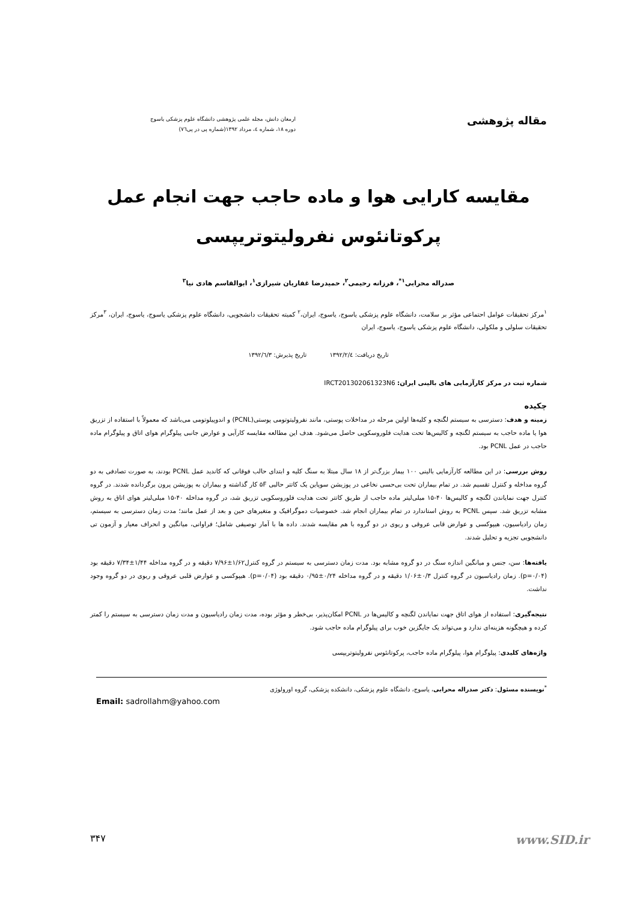مقاله پژوهشی
ارمغان دانش، مجله علمی پژوهشی دانشگاه علوم پزشکی یاسوج
دوره ۱۸، شماره ٤، مرداد ۱۳۹۲(شماره پی در پی۷٦)
مقایسه کارایی هوا و ماده حاجب جهت انجام عمل
پرکوتانئوس نفرولیتوتریپسی
صدراله محرابی<sup>۱*</sup>، فرزانه رحیمی<sup>۲</sup>، حمیدرضا غفاریان شیرازی<sup>۱</sup>، ابوالقاسم هادی نیا<sup>۳</sup>
<sup>۱</sup> مرکز تحقیقات عوامل احتماعی مؤثر بر سلامت، دانشگاه علوم پزشکی یاسوج، یاسوج، ایران،<sup>۲</sup> کمیته تحقیقات دانشجویی، دانشگاه علوم پزشکی یاسوج، یاسوج، ایران، <sup>۳</sup>مرکز تحقیقات سلولی و ملکولی، دانشگاه علوم پزشکی یاسوج، یاسوج، ایران
تاریخ دریافت: ۱۳۹۲/۲/٤ تاریخ پذیرش: ۱۳۹۲/٦/۳
شماره ثبت در مرکز کارآزمایی های بالینی ایران: IRCT201302061323N6
چکیده
زمینه و هدف: دسترسی به سیستم لگنچه و کلیه‌ها اولین مرحله در مداخلات پوستی، مانند نفرولیتوتومی پوستی(PCNL) و اندوپیلوتومی می‌باشد که معمولاً با استفاده از تزریق هوا یا ماده حاجب به سیستم لگنچه و کالیس‌ها تحت هدایت فلوروسکوپی حاصل می‌شود. هدف این مطالعه مقایسه کارآیی و عوارض جانبی پیلوگرام هوای اتاق و پیلوگرام ماده حاجب در عمل PCNL بود.
روش بررسی: در این مطالعه کارآزمایی بالینی ۱۰۰ بیمار بزرگ‌تر از ۱۸ سال مبتلا به سنگ کلیه و ابتدای حالب فوقانی که کاندید عمل PCNL بودند، به صورت تصادفی به دو گروه مداخله و کنترل تقسیم شد. در تمام بیماران تحت بی‌حسی نخاعی در پوزیشن سوپاین یک کاتتر حالبی ۵F کار گذاشته و بیماران به پوزیشن پرون برگردانده شدند. در گروه کنترل جهت نمایاندن لگنچه و کالیس‌ها ۴۰-۱۵ میلی‌لیتر ماده حاجب از طریق کاتتر تحت هدایت فلوروسکوپی تزریق شد، در گروه مداخله ۴۰-۱۵ میلی‌لیتر هوای اتاق به روش مشابه تزریق شد. سپس PCNL به روش استاندارد در تمام بیماران انجام شد. خصوصیات دموگرافیک و متغیرهای حین و بعد از عمل مانند؛ مدت زمان دسترسی به سیستم، زمان رادیاسیون، هیپوکسی و عوارض قابی عروقی و ریوی در دو گروه با هم مقایسه شدند. داده ها با آمار توصیفی شامل؛ فراوانی، میانگین و انحراف معیار و آزمون تی دانشجویی تجزیه و تحلیل شدند.
یافته‌ها: سن، جنس و میانگین اندازه سنگ در دو گروه مشابه بود. مدت زمان دسترسی به سیستم در گروه کنترل۱/۶۲±۷/۹۶ دقیقه و در گروه مداخله ۱/۴۴±۷/۳۴ دقیقه بود (p=۰/۰۴). زمان رادیاسیون در گروه کنترل ۰/۳±۱/۰۶ دقیقه و در گروه مداخله ۰/۲۴±۰/۹۵ دقیقه بود (p=۰/۰۴). هیپوکسی و عوارض قلبی عروقی و ریوی در دو گروه وجود نداشت.
نتیجه‌گیری: استفاده از هوای اتاق جهت نمایاندن لگنچه و کالیس‌ها در PCNL امکان‌پذیر، بی‌خطر و مؤثر بوده، مدت زمان رادیاسیون و مدت زمان دسترسی به سیستم را کمتر کرده و هیچگونه هزینه‌ای ندارد و می‌تواند یک جایگزین خوب برای پیلوگرام ماده حاجب شود.
واژه‌های کلیدی: پیلوگرام هوا، پیلوگرام ماده حاجب، پرکوتانئوس نفرولیتوتریپسی
<sup>*</sup> نویسنده مسئول: دکتر صدراله محرابی، یاسوج، دانشگاه علوم پزشکی، دانشکده پزشکی، گروه اورولوژی
Email: sadrollahm@yahoo.com
۳۴۷ www.SID.ir